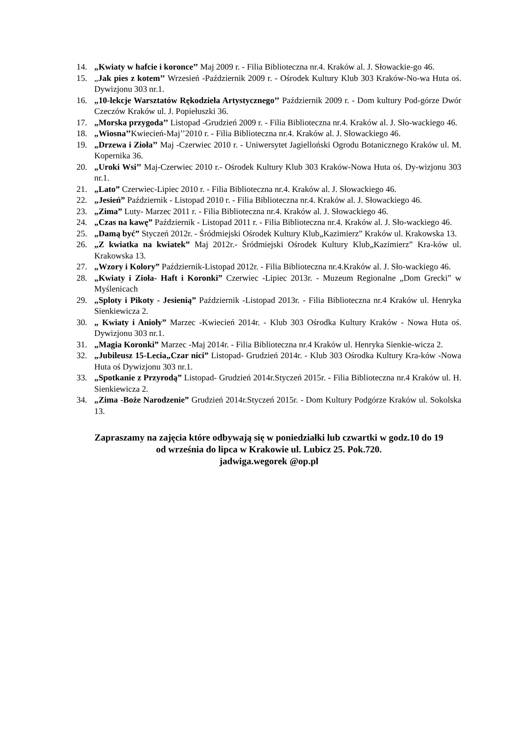14. „Kwiaty w hafcie i koronce’’ Maj 2009 r. - Filia Biblioteczna nr.4. Kraków al. J. Słowackie-go 46.
15. „Jak pies z kotem’’ Wrzesień -Październik 2009 r. - Ośrodek Kultury Klub 303 Kraków-No-wa Huta oś. Dywizjonu 303 nr.1.
16. „10-lekcje Warsztatów Rękodzieła Artystycznego’’ Październik 2009 r. - Dom kultury Pod-górze Dwór Czeczów Kraków ul. J. Popiełuszki 36.
17. „Morska przygoda’’ Listopad -Grudzień 2009 r. - Filia Biblioteczna nr.4. Kraków al. J. Sło-wackiego 46.
18. „Wiosna’’Kwiecień-Maj’’2010 r. - Filia Biblioteczna nr.4. Kraków al. J. Słowackiego 46.
19. „Drzewa i Zioła’’ Maj -Czerwiec 2010 r. - Uniwersytet Jagielloński Ogrodu Botanicznego Kraków ul. M. Kopernika 36.
20. „Uroki Wsi’’ Maj-Czerwiec 2010 r.- Ośrodek Kultury Klub 303 Kraków-Nowa Huta oś. Dy-wizjonu 303 nr.1.
21. „Lato” Czerwiec-Lipiec 2010 r. - Filia Biblioteczna nr.4. Kraków al. J. Słowackiego 46.
22. „Jesień” Październik - Listopad 2010 r. - Filia Biblioteczna nr.4. Kraków al. J. Słowackiego 46.
23. „Zima” Luty- Marzec 2011 r. - Filia Biblioteczna nr.4. Kraków al. J. Słowackiego 46.
24. „Czas na kawę” Październik - Listopad 2011 r. - Filia Biblioteczna nr.4. Kraków al. J. Sło-wackiego 46.
25. „Damą być” Styczeń 2012r. - Śródmiejski Ośrodek Kultury Klub„Kazimierz” Kraków ul. Krakowska 13.
26. „Z kwiatka na kwiatek” Maj 2012r.- Śródmiejski Ośrodek Kultury Klub„Kazimierz” Kra-ków ul. Krakowska 13.
27. „Wzory i Kolory” Październik-Listopad 2012r. - Filia Biblioteczna nr.4.Kraków al. J. Sło-wackiego 46.
28. „Kwiaty i Zioła- Haft i Koronki” Czerwiec -Lipiec 2013r. - Muzeum Regionalne „Dom Grecki” w Myślenicach
29. „Sploty i Pikoty - Jesienią” Październik -Listopad 2013r. - Filia Biblioteczna nr.4 Kraków ul. Henryka Sienkiewicza 2.
30. „ Kwiaty i Anioły” Marzec -Kwiecień 2014r. - Klub 303 Ośrodka Kultury Kraków - Nowa Huta oś. Dywizjonu 303 nr.1.
31. „Magia Koronki” Marzec -Maj 2014r. - Filia Biblioteczna nr.4 Kraków ul. Henryka Sienkie-wicza 2.
32. „Jubileusz 15-Lecia„Czar nici” Listopad- Grudzień 2014r. - Klub 303 Ośrodka Kultury Kra-ków -Nowa Huta oś Dywizjonu 303 nr.1.
33. „Spotkanie z Przyrodą” Listopad- Grudzień 2014r.Styczeń 2015r. - Filia Biblioteczna nr.4 Kraków ul. H. Sienkiewicza 2.
34. „Zima -Boże Narodzenie” Grudzień 2014r.Styczeń 2015r. - Dom Kultury Podgórze Kraków ul. Sokolska 13.
Zapraszamy na zajęcia które odbywają się w poniedziałki lub czwartki w godz.10 do 19
od września do lipca w Krakowie ul. Lubicz 25. Pok.720.
jadwiga.wegorek @op.pl